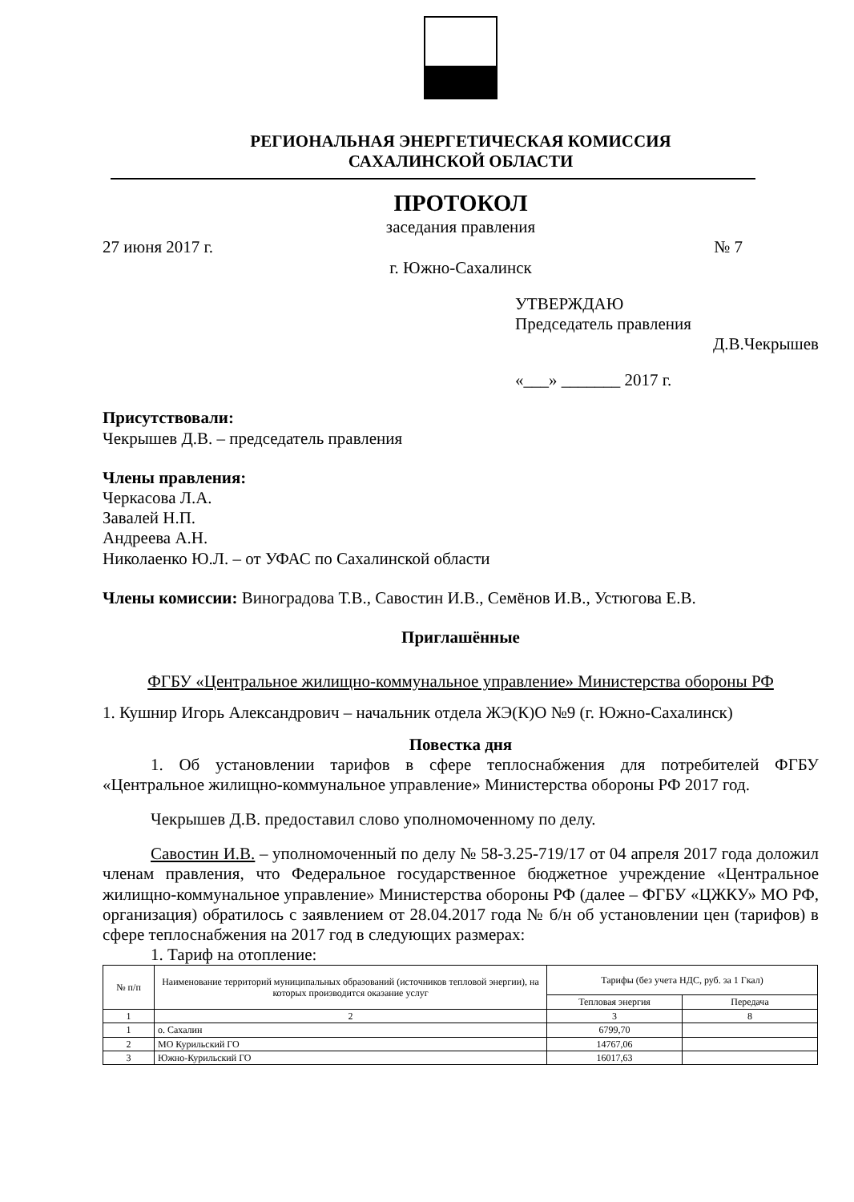РЕГИОНАЛЬНАЯ ЭНЕРГЕТИЧЕСКАЯ КОМИССИЯ
САХАЛИНСКОЙ ОБЛАСТИ
ПРОТОКОЛ
заседания правления
27 июня 2017 г. № 7
г. Южно-Сахалинск
УТВЕРЖДАЮ
Председатель правления
Д.В.Чекрышев
«___» _______ 2017 г.
Присутствовали:
Чекрышев Д.В. – председатель правления
Члены правления:
Черкасова Л.А.
Завалей Н.П.
Андреева А.Н.
Николаенко Ю.Л. – от УФАС по Сахалинской области
Члены комиссии: Виноградова Т.В., Савостин И.В., Семёнов И.В., Устюгова Е.В.
Приглашённые
ФГБУ «Центральное жилищно-коммунальное управление» Министерства обороны РФ
1. Кушнир Игорь Александрович – начальник отдела ЖЭ(К)О №9 (г. Южно-Сахалинск)
Повестка дня
1. Об установлении тарифов в сфере теплоснабжения для потребителей ФГБУ «Центральное жилищно-коммунальное управление» Министерства обороны РФ 2017 год.
Чекрышев Д.В. предоставил слово уполномоченному по делу.
Савостин И.В. – уполномоченный по делу № 58-3.25-719/17 от 04 апреля 2017 года доложил членам правления, что Федеральное государственное бюджетное учреждение «Центральное жилищно-коммунальное управление» Министерства обороны РФ (далее – ФГБУ «ЦЖКУ» МО РФ, организация) обратилось с заявлением от 28.04.2017 года № б/н об установлении цен (тарифов) в сфере теплоснабжения на 2017 год в следующих размерах:
1. Тариф на отопление:
| № п/п | Наименование территорий муниципальных образований (источников тепловой энергии), на которых производится оказание услуг | Тарифы (без учета НДС, руб. за 1 Гкал) | |
| --- | --- | --- | --- |
| | | Тепловая энергия | Передача |
| 1 | 2 | 3 | 8 |
| 1 | о. Сахалин | 6799,70 | |
| 2 | МО Курильский ГО | 14767,06 | |
| 3 | Южно-Курильский ГО | 16017,63 | |